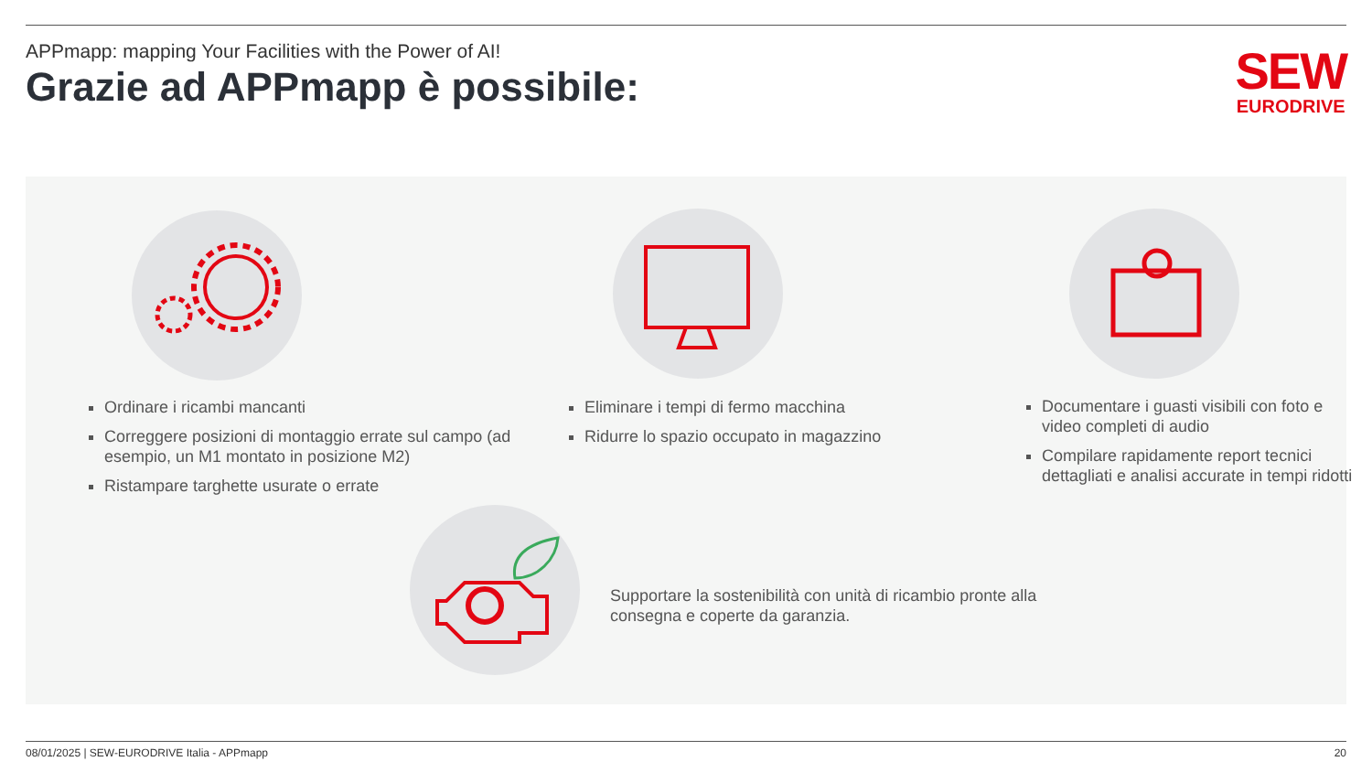APPmapp: mapping Your Facilities with the Power of AI!
Grazie ad APPmapp è possibile:
SEW
EURODRIVE
Ordinare i ricambi mancanti
Correggere posizioni di montaggio errate sul campo (ad esempio, un M1 montato in posizione M2)
Ristampare targhette usurate o errate
Eliminare i tempi di fermo macchina
Ridurre lo spazio occupato in magazzino
Documentare i guasti visibili con foto e video completi di audio
Compilare rapidamente report tecnici dettagliati e analisi accurate in tempi ridotti
Supportare la sostenibilità con unità di ricambio pronte alla consegna e coperte da garanzia.
08/01/2025 | SEW-EURODRIVE Italia - APPmapp 20